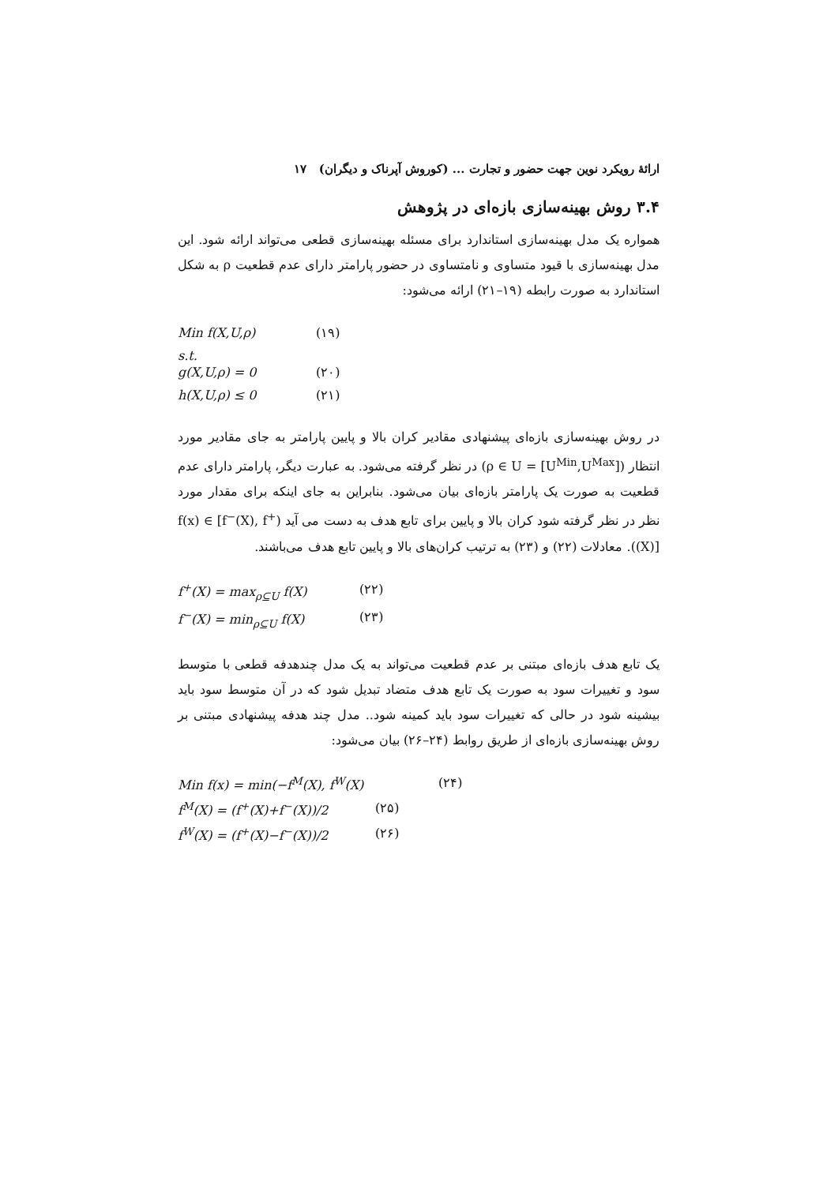ارائهٔ رویکرد نوین جهت حضور و تجارت ... (کوروش آپرناک و دیگران) ۱۷
۳.۴ روش بهینه‌سازی بازه‌ای در پژوهش
همواره یک مدل بهینه‌سازی استاندارد برای مسئله بهینه‌سازی قطعی می‌تواند ارائه شود. این مدل بهینه‌سازی با قیود متساوی و نامتساوی در حضور پارامتر دارای عدم قطعیت ρ به شکل استاندارد به صورت رابطه (۱۹–۲۱) ارائه می‌شود:
Min f(X,U,ρ) (۱۹)
s.t.
g(X,U,ρ) = 0 (۲۰)
h(X,U,ρ) ≤ 0 (۲۱)
در روش بهینه‌سازی بازه‌ای پیشنهادی مقادیر کران بالا و پایین پارامتر به جای مقادیر مورد انتظار (ρ ∈ U = [U<sup>Min</sup>,U<sup>Max</sup>]) در نظر گرفته می‌شود. به عبارت دیگر، پارامتر دارای عدم قطعیت به صورت یک پارامتر بازه‌ای بیان می‌شود. بنابراین به جای اینکه برای مقدار مورد نظر در نظر گرفته شود کران بالا و پایین برای تابع هدف به دست می آید (f(x) ∈ [f<sup>−</sup>(X), f<sup>+</sup>(X)]). معادلات (۲۲) و (۲۳) به ترتیب کران‌های بالا و پایین تابع هدف می‌باشند.
f<sup>+</sup>(X) = max<sub>ρ⊆U</sub> f(X) (۲۲)
f<sup>−</sup>(X) = min<sub>ρ⊆U</sub> f(X) (۲۳)
یک تابع هدف بازه‌ای مبتنی بر عدم قطعیت می‌تواند به یک مدل چندهدفه قطعی با متوسط سود و تغییرات سود به صورت یک تابع هدف متضاد تبدیل شود که در آن متوسط سود باید بیشینه شود در حالی که تغییرات سود باید کمینه شود.. مدل چند هدفه پیشنهادی مبتنی بر روش بهینه‌سازی بازه‌ای از طریق روابط (۲۴–۲۶) بیان می‌شود:
Min f(x) = min(−f<sup>M</sup>(X), f<sup>W</sup>(X) (۲۴)
f<sup>M</sup>(X) = (f<sup>+</sup>(X)+f<sup>−</sup>(X))/2 (۲۵)
f<sup>W</sup>(X) = (f<sup>+</sup>(X)−f<sup>−</sup>(X))/2 (۲۶)